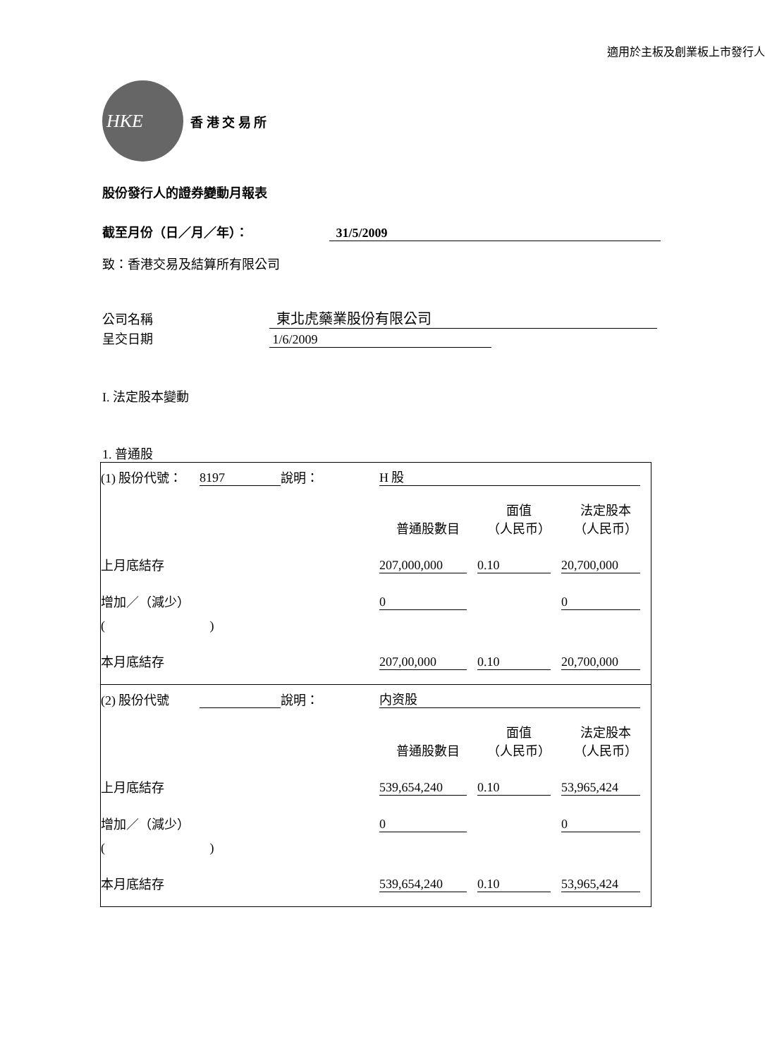適用於主板及創業板上市發行人
HKE
香 港 交 易 所
股份發行人的證券變動月報表
截至月份（日／月／年）： 31/5/2009
致：香港交易及結算所有限公司
公司名稱 東北虎藥業股份有限公司
呈交日期 1/6/2009
I. 法定股本變動
1. 普通股
| (1) 股份代號： | 8197 | 說明： | H 股 | | |
| | | | 普通股數目 | 面值 （人民币） | 法定股本 （人民币） |
| 上月底結存 | | | 207,000,000 | 0.10 | 20,700,000 |
| 增加／（減少） | | | 0 | | 0 |
| ( ) | | | | | |
| 本月底結存 | | | 207,00,000 | 0.10 | 20,700,000 |
| (2) 股份代號 | | 說明： | 内资股 | | |
| | | | 普通股數目 | 面值 （人民币） | 法定股本 （人民币） |
| 上月底結存 | | | 539,654,240 | 0.10 | 53,965,424 |
| 增加／（減少） | | | 0 | | 0 |
| ( ) | | | | | |
| 本月底結存 | | | 539,654,240 | 0.10 | 53,965,424 |